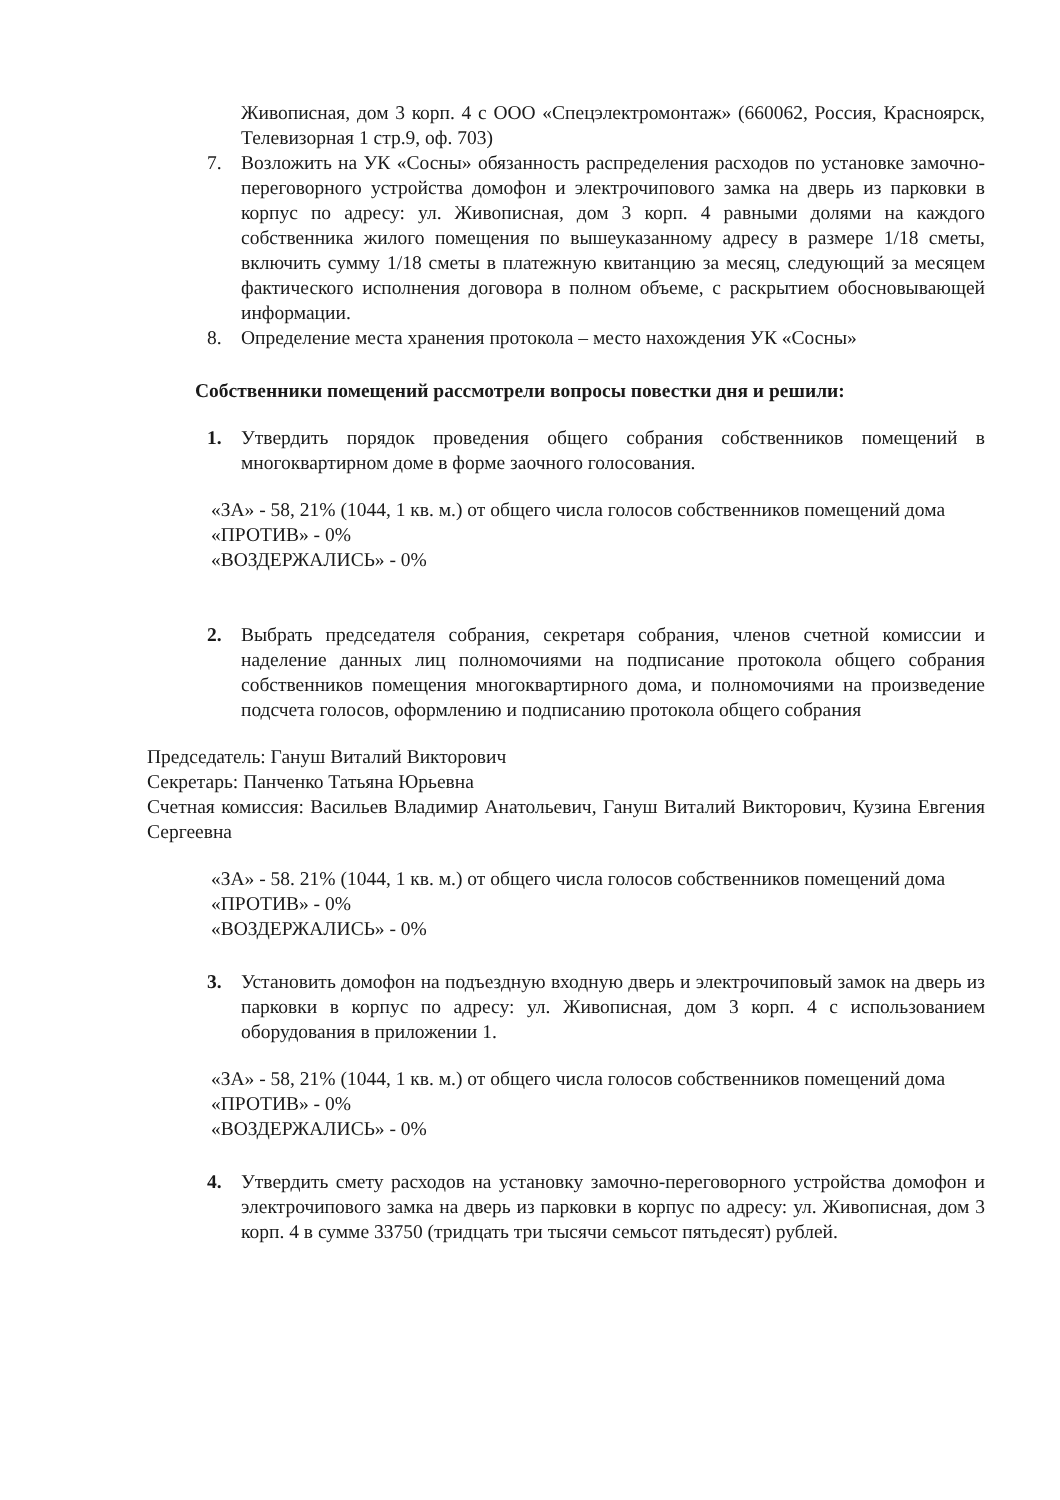Живописная, дом 3 корп. 4 с ООО «Спецэлектромонтаж» (660062, Россия, Красноярск, Телевизорная 1 стр.9, оф. 703)
7. Возложить на УК «Сосны» обязанность распределения расходов по установке замочно-переговорного устройства домофон и электрочипового замка на дверь из парковки в корпус по адресу: ул. Живописная, дом 3 корп. 4 равными долями на каждого собственника жилого помещения по вышеуказанному адресу в размере 1/18 сметы, включить сумму 1/18 сметы в платежную квитанцию за месяц, следующий за месяцем фактического исполнения договора в полном объеме, с раскрытием обосновывающей информации.
8. Определение места хранения протокола – место нахождения УК «Сосны»
Собственники помещений рассмотрели вопросы повестки дня и решили:
1. Утвердить порядок проведения общего собрания собственников помещений в многоквартирном доме в форме заочного голосования.
«ЗА» - 58, 21% (1044, 1 кв. м.) от общего числа голосов собственников помещений дома
«ПРОТИВ» - 0%
«ВОЗДЕРЖАЛИСЬ» - 0%
2. Выбрать председателя собрания, секретаря собрания, членов счетной комиссии и наделение данных лиц полномочиями на подписание протокола общего собрания собственников помещения многоквартирного дома, и полномочиями на произведение подсчета голосов, оформлению и подписанию протокола общего собрания
Председатель: Гануш Виталий Викторович
Секретарь: Панченко Татьяна Юрьевна
Счетная комиссия: Васильев Владимир Анатольевич, Гануш Виталий Викторович, Кузина Евгения Сергеевна
«ЗА» - 58. 21% (1044, 1 кв. м.) от общего числа голосов собственников помещений дома
«ПРОТИВ» - 0%
«ВОЗДЕРЖАЛИСЬ» - 0%
3. Установить домофон на подъездную входную дверь и электрочиповый замок на дверь из парковки в корпус по адресу: ул. Живописная, дом 3 корп. 4 с использованием оборудования в приложении 1.
«ЗА» - 58, 21% (1044, 1 кв. м.) от общего числа голосов собственников помещений дома
«ПРОТИВ» - 0%
«ВОЗДЕРЖАЛИСЬ» - 0%
4. Утвердить смету расходов на установку замочно-переговорного устройства домофон и электрочипового замка на дверь из парковки в корпус по адресу: ул. Живописная, дом 3 корп. 4 в сумме 33750 (тридцать три тысячи семьсот пятьдесят) рублей.